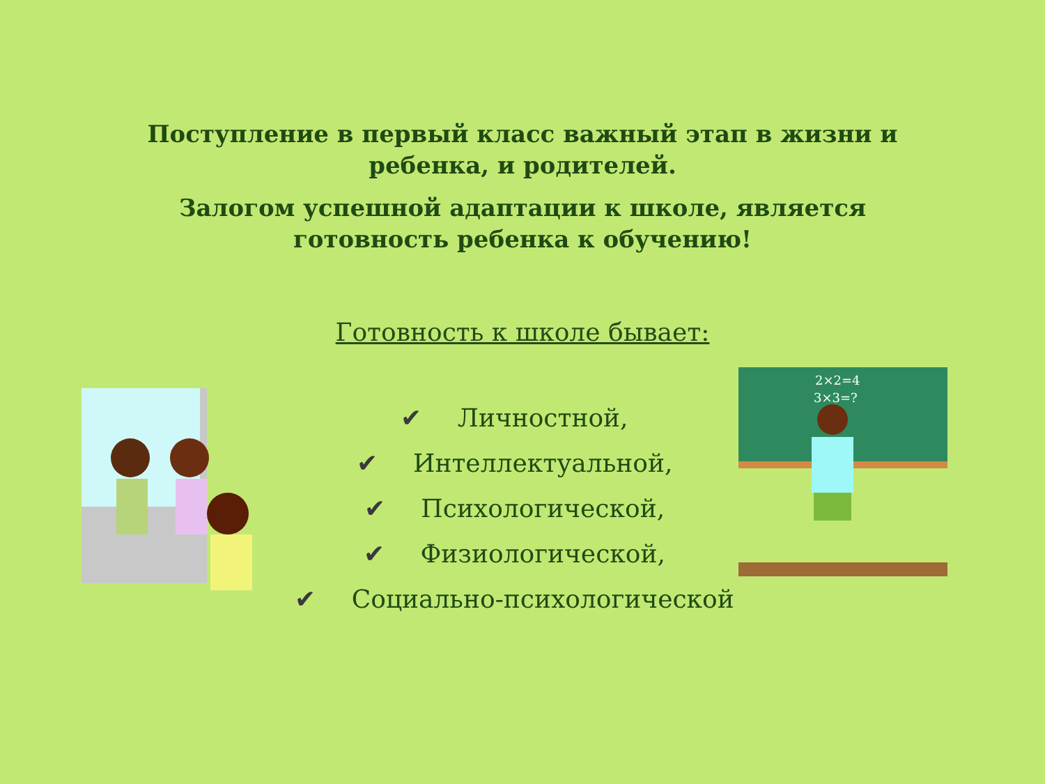Поступление в первый класс важный этап в жизни и
ребенка, и родителей.
Залогом успешной адаптации к школе, является
готовность ребенка к обучению!
Готовность к школе бывает:
✔ Личностной,
✔ Интеллектуальной,
✔ Психологической,
✔ Физиологической,
✔ Социально-психологической
2×2=4
3×3=?